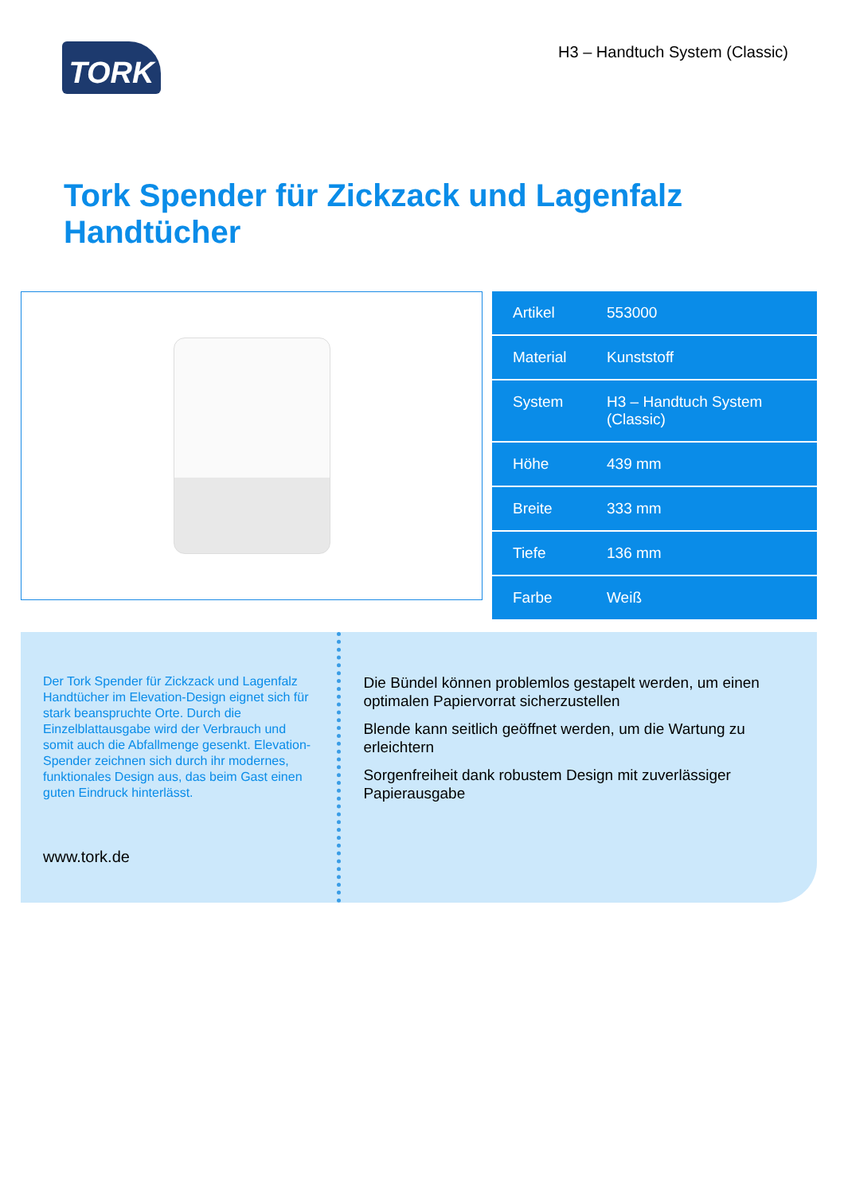TORK
H3 – Handtuch System (Classic)
Tork Spender für Zickzack und Lagenfalz
Handtücher
| Artikel | 553000 |
| Material | Kunststoff |
| System | H3 – Handtuch System (Classic) |
| Höhe | 439 mm |
| Breite | 333 mm |
| Tiefe | 136 mm |
| Farbe | Weiß |
Der Tork Spender für Zickzack und Lagenfalz Handtücher im Elevation-Design eignet sich für stark beanspruchte Orte. Durch die Einzelblattausgabe wird der Verbrauch und somit auch die Abfallmenge gesenkt. Elevation-Spender zeichnen sich durch ihr modernes, funktionales Design aus, das beim Gast einen guten Eindruck hinterlässt.
www.tork.de
Die Bündel können problemlos gestapelt werden, um einen optimalen Papiervorrat sicherzustellen
Blende kann seitlich geöffnet werden, um die Wartung zu erleichtern
Sorgenfreiheit dank robustem Design mit zuverlässiger Papierausgabe